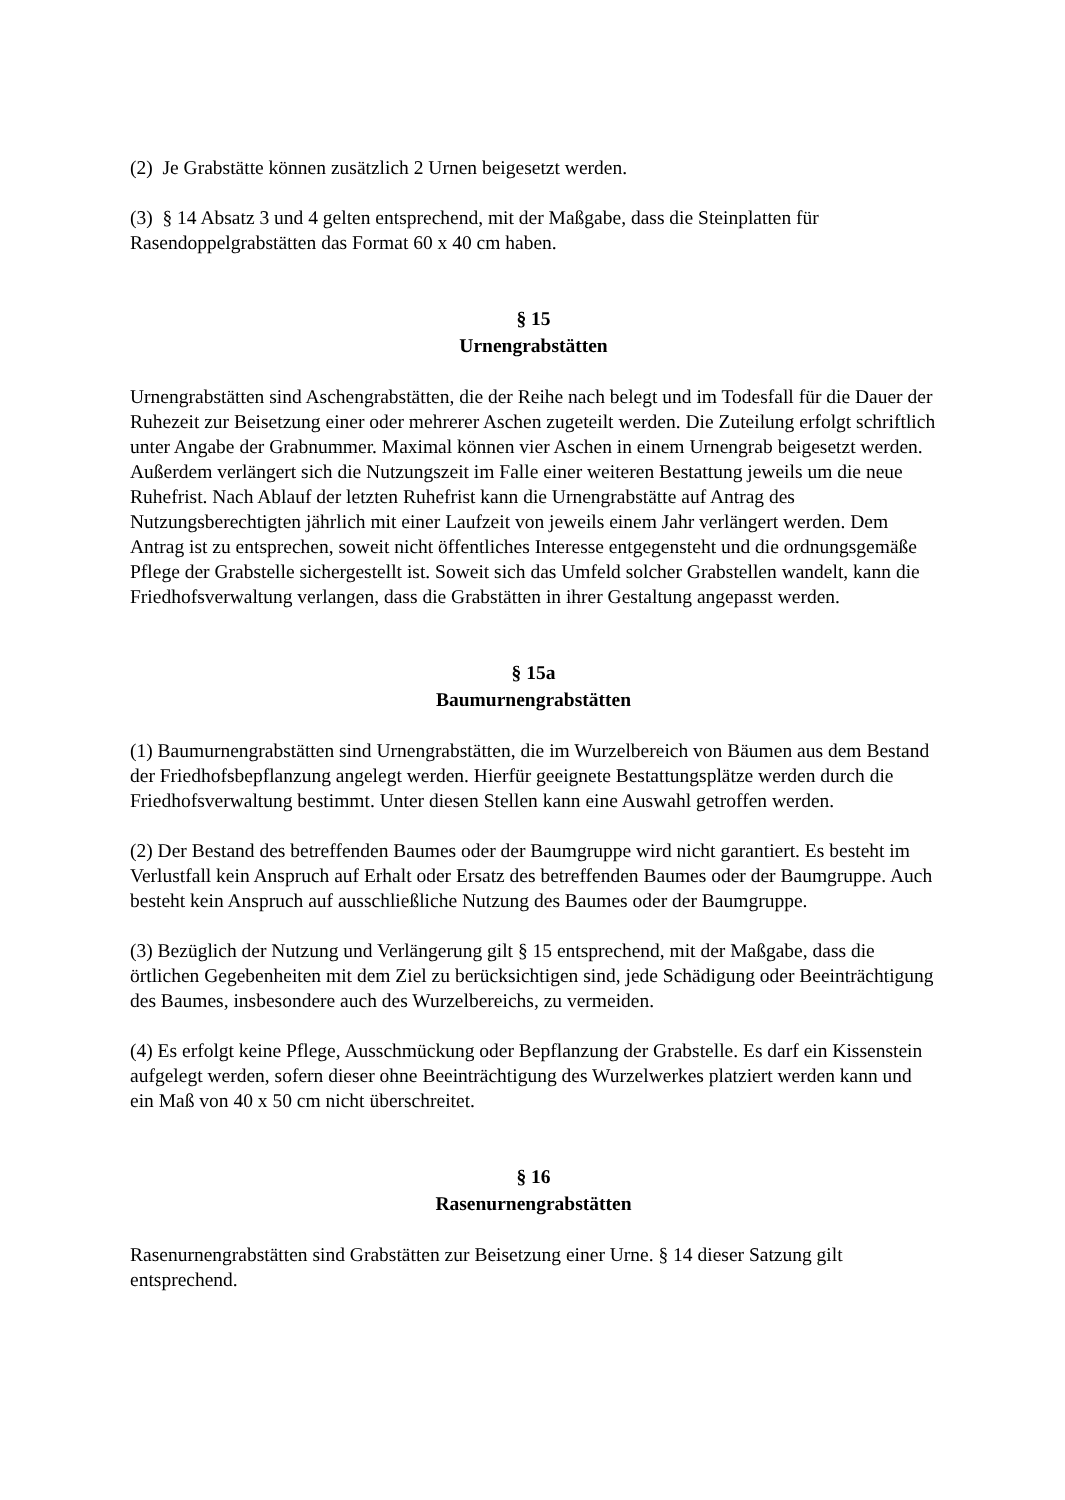(2) Je Grabstätte können zusätzlich 2 Urnen beigesetzt werden.
(3) § 14 Absatz 3 und 4 gelten entsprechend, mit der Maßgabe, dass die Steinplatten für Rasendoppelgrabstätten das Format 60 x 40 cm haben.
§ 15
Urnengrabstätten
Urnengrabstätten sind Aschengrabstätten, die der Reihe nach belegt und im Todesfall für die Dauer der Ruhezeit zur Beisetzung einer oder mehrerer Aschen zugeteilt werden. Die Zuteilung erfolgt schriftlich unter Angabe der Grabnummer. Maximal können vier Aschen in einem Urnengrab beigesetzt werden. Außerdem verlängert sich die Nutzungszeit im Falle einer weiteren Bestattung jeweils um die neue Ruhefrist. Nach Ablauf der letzten Ruhefrist kann die Urnengrabstätte auf Antrag des Nutzungsberechtigten jährlich mit einer Laufzeit von jeweils einem Jahr verlängert werden. Dem Antrag ist zu entsprechen, soweit nicht öffentliches Interesse entgegensteht und die ordnungsgemäße Pflege der Grabstelle sichergestellt ist. Soweit sich das Umfeld solcher Grabstellen wandelt, kann die Friedhofsverwaltung verlangen, dass die Grabstätten in ihrer Gestaltung angepasst werden.
§ 15a
Baumurnengrabstätten
(1) Baumurnengrabstätten sind Urnengrabstätten, die im Wurzelbereich von Bäumen aus dem Bestand der Friedhofsbepflanzung angelegt werden. Hierfür geeignete Bestattungsplätze werden durch die Friedhofsverwaltung bestimmt. Unter diesen Stellen kann eine Auswahl getroffen werden.
(2) Der Bestand des betreffenden Baumes oder der Baumgruppe wird nicht garantiert. Es besteht im Verlustfall kein Anspruch auf Erhalt oder Ersatz des betreffenden Baumes oder der Baumgruppe. Auch besteht kein Anspruch auf ausschließliche Nutzung des Baumes oder der Baumgruppe.
(3) Bezüglich der Nutzung und Verlängerung gilt § 15 entsprechend, mit der Maßgabe, dass die örtlichen Gegebenheiten mit dem Ziel zu berücksichtigen sind, jede Schädigung oder Beeinträchtigung des Baumes, insbesondere auch des Wurzelbereichs, zu vermeiden.
(4) Es erfolgt keine Pflege, Ausschmückung oder Bepflanzung der Grabstelle. Es darf ein Kissenstein aufgelegt werden, sofern dieser ohne Beeinträchtigung des Wurzelwerkes platziert werden kann und ein Maß von 40 x 50 cm nicht überschreitet.
§ 16
Rasenurnengrabstätten
Rasenurnengrabstätten sind Grabstätten zur Beisetzung einer Urne. § 14 dieser Satzung gilt entsprechend.